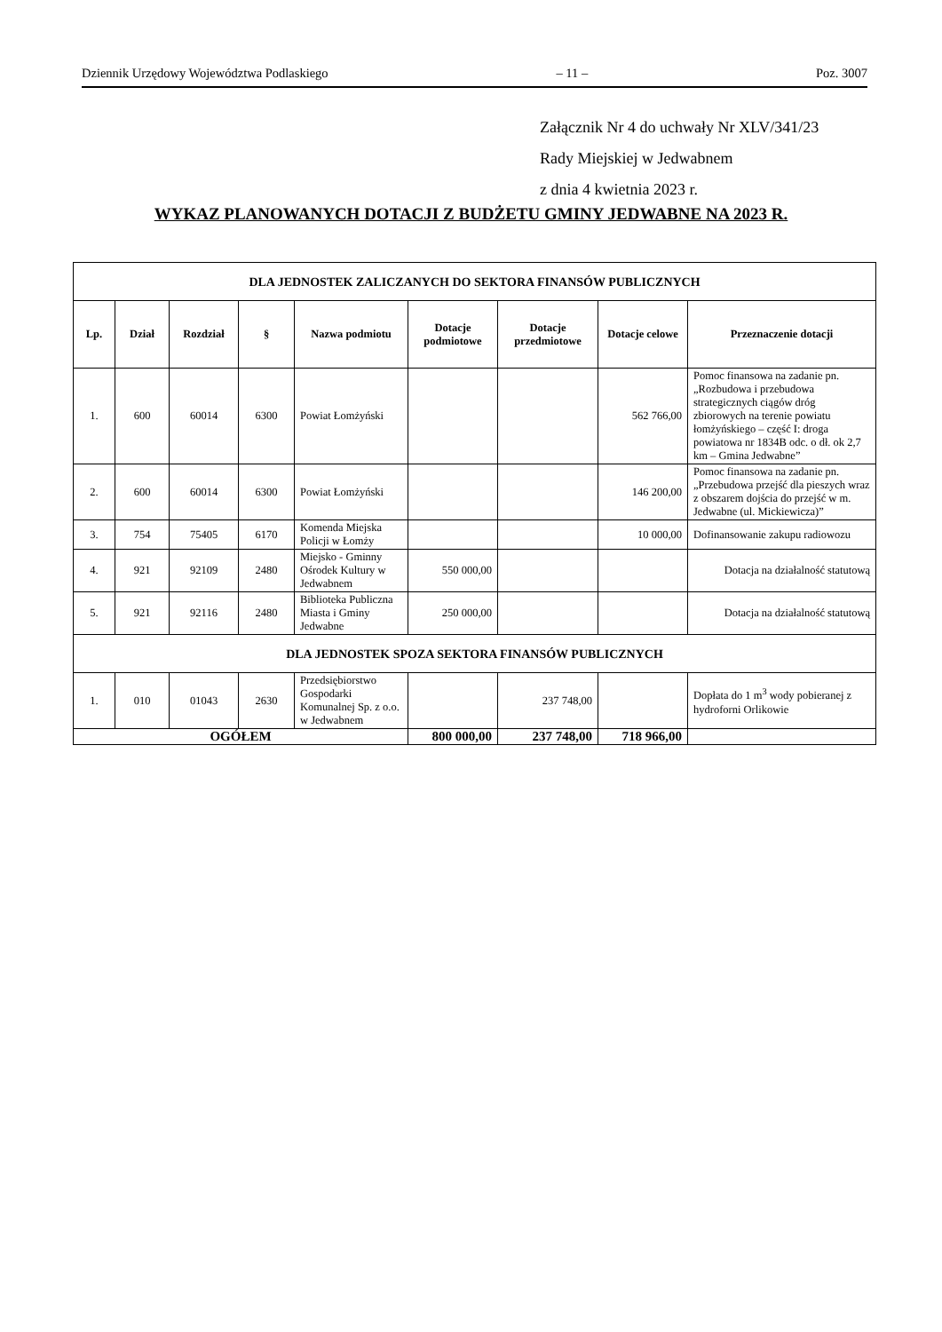Dziennik Urzędowy Województwa Podlaskiego – 11 – Poz. 3007
Załącznik Nr 4 do uchwały Nr XLV/341/23
Rady Miejskiej w Jedwabnem
z dnia 4 kwietnia 2023 r.
WYKAZ PLANOWANYCH DOTACJI Z BUDŻETU GMINY JEDWABNE NA 2023 R.
| DLA JEDNOSTEK ZALICZANYCH DO SEKTORA FINANSÓW PUBLICZNYCH | | | | | | | | |
| --- | --- | --- | --- | --- | --- | --- | --- | --- |
| Lp. | Dział | Rozdział | § | Nazwa podmiotu | Dotacje podmiotowe | Dotacje przedmiotowe | Dotacje celowe | Przeznaczenie dotacji |
| 1. | 600 | 60014 | 6300 | Powiat Łomżyński | | | 562 766,00 | Pomoc finansowa na zadanie pn. „Rozbudowa i przebudowa strategicznych ciągów dróg zbiorowych na terenie powiatu łomżyńskiego – część I: droga powiatowa nr 1834B odc. o dł. ok 2,7 km – Gmina Jedwabne” |
| 2. | 600 | 60014 | 6300 | Powiat Łomżyński | | | 146 200,00 | Pomoc finansowa na zadanie pn. „Przebudowa przejść dla pieszych wraz z obszarem dojścia do przejść w m. Jedwabne (ul. Mickiewicza)” |
| 3. | 754 | 75405 | 6170 | Komenda Miejska Policji w Łomży | | | 10 000,00 | Dofinansowanie zakupu radiowozu |
| 4. | 921 | 92109 | 2480 | Miejsko - Gminny Ośrodek Kultury w Jedwabnem | 550 000,00 | | | Dotacja na działalność statutową |
| 5. | 921 | 92116 | 2480 | Biblioteka Publiczna Miasta i Gminy Jedwabne | 250 000,00 | | | Dotacja na działalność statutową |
| DLA JEDNOSTEK SPOZA SEKTORA FINANSÓW PUBLICZNYCH | | | | | | | | |
| 1. | 010 | 01043 | 2630 | Przedsiębiorstwo Gospodarki Komunalnej Sp. z o.o. w Jedwabnem | | 237 748,00 | | Dopłata do 1 m<sup>3</sup> wody pobieranej z hydroforni Orlikowie |
| OGÓŁEM | | | | | 800 000,00 | 237 748,00 | 718 966,00 | |